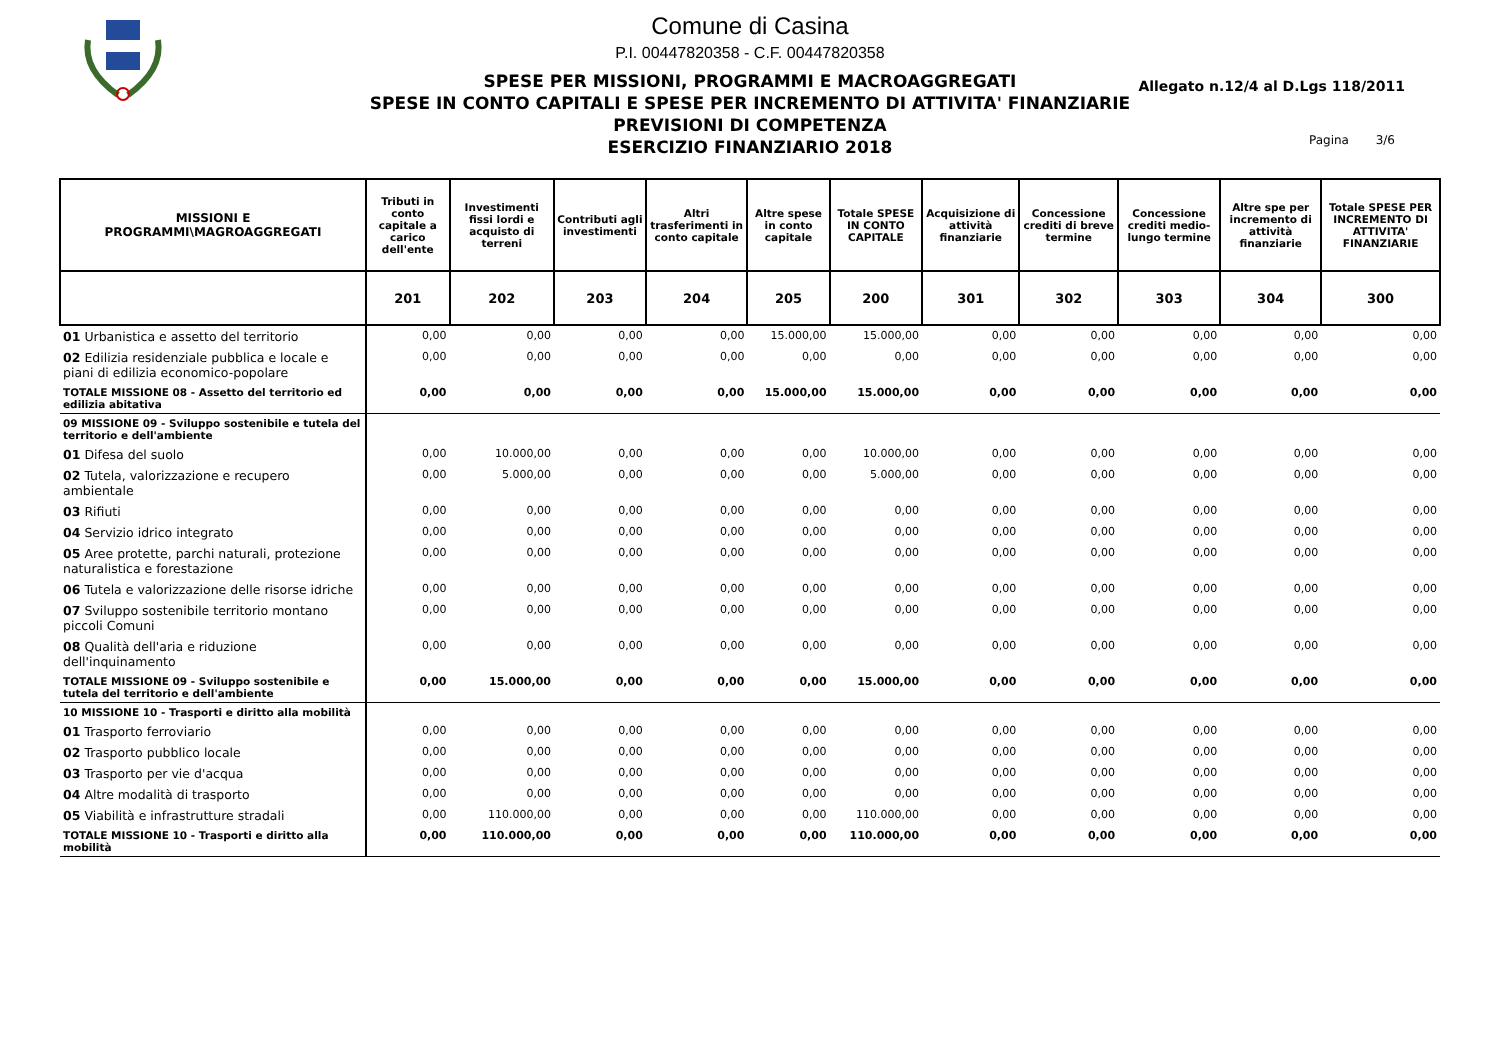Comune di Casina
P.I. 00447820358 - C.F. 00447820358
SPESE PER MISSIONI, PROGRAMMI E MACROAGGREGATI
SPESE IN CONTO CAPITALI E SPESE PER INCREMENTO DI ATTIVITA' FINANZIARIE
PREVISIONI DI COMPETENZA
ESERCIZIO FINANZIARIO 2018
Allegato n.12/4 al D.Lgs 118/2011
Pagina 3/6
| MISSIONI E PROGRAMMI\MAGROAGGREGATI | Tributi in conto capitale a carico dell'ente | Investimenti fissi lordi e acquisto di terreni | Contributi agli investimenti | Altri trasferimenti in conto capitale | Altre spese in conto capitale | Totale SPESE IN CONTO CAPITALE | Acquisizione di attività finanziarie | Concessione crediti di breve termine | Concessione crediti medio-lungo termine | Altre spe per incremento di attività finanziarie | Totale SPESE PER INCREMENTO DI ATTIVITA' FINANZIARIE |
| --- | --- | --- | --- | --- | --- | --- | --- | --- | --- | --- | --- |
| | 201 | 202 | 203 | 204 | 205 | 200 | 301 | 302 | 303 | 304 | 300 |
| 01 Urbanistica e assetto del territorio | 0,00 | 0,00 | 0,00 | 0,00 | 15.000,00 | 15.000,00 | 0,00 | 0,00 | 0,00 | 0,00 | 0,00 |
| 02 Edilizia residenziale pubblica e locale e piani di edilizia economico-popolare | 0,00 | 0,00 | 0,00 | 0,00 | 0,00 | 0,00 | 0,00 | 0,00 | 0,00 | 0,00 | 0,00 |
| TOTALE MISSIONE 08 - Assetto del territorio ed edilizia abitativa | 0,00 | 0,00 | 0,00 | 0,00 | 15.000,00 | 15.000,00 | 0,00 | 0,00 | 0,00 | 0,00 | 0,00 |
| 09 MISSIONE 09 - Sviluppo sostenibile e tutela del territorio e dell'ambiente | | | | | | | | | | | |
| 01 Difesa del suolo | 0,00 | 10.000,00 | 0,00 | 0,00 | 0,00 | 10.000,00 | 0,00 | 0,00 | 0,00 | 0,00 | 0,00 |
| 02 Tutela, valorizzazione e recupero ambientale | 0,00 | 5.000,00 | 0,00 | 0,00 | 0,00 | 5.000,00 | 0,00 | 0,00 | 0,00 | 0,00 | 0,00 |
| 03 Rifiuti | 0,00 | 0,00 | 0,00 | 0,00 | 0,00 | 0,00 | 0,00 | 0,00 | 0,00 | 0,00 | 0,00 |
| 04 Servizio idrico integrato | 0,00 | 0,00 | 0,00 | 0,00 | 0,00 | 0,00 | 0,00 | 0,00 | 0,00 | 0,00 | 0,00 |
| 05 Aree protette, parchi naturali, protezione naturalistica e forestazione | 0,00 | 0,00 | 0,00 | 0,00 | 0,00 | 0,00 | 0,00 | 0,00 | 0,00 | 0,00 | 0,00 |
| 06 Tutela e valorizzazione delle risorse idriche | 0,00 | 0,00 | 0,00 | 0,00 | 0,00 | 0,00 | 0,00 | 0,00 | 0,00 | 0,00 | 0,00 |
| 07 Sviluppo sostenibile territorio montano piccoli Comuni | 0,00 | 0,00 | 0,00 | 0,00 | 0,00 | 0,00 | 0,00 | 0,00 | 0,00 | 0,00 | 0,00 |
| 08 Qualità dell'aria e riduzione dell'inquinamento | 0,00 | 0,00 | 0,00 | 0,00 | 0,00 | 0,00 | 0,00 | 0,00 | 0,00 | 0,00 | 0,00 |
| TOTALE MISSIONE 09 - Sviluppo sostenibile e tutela del territorio e dell'ambiente | 0,00 | 15.000,00 | 0,00 | 0,00 | 0,00 | 15.000,00 | 0,00 | 0,00 | 0,00 | 0,00 | 0,00 |
| 10 MISSIONE 10 - Trasporti e diritto alla mobilità | | | | | | | | | | | |
| 01 Trasporto ferroviario | 0,00 | 0,00 | 0,00 | 0,00 | 0,00 | 0,00 | 0,00 | 0,00 | 0,00 | 0,00 | 0,00 |
| 02 Trasporto pubblico locale | 0,00 | 0,00 | 0,00 | 0,00 | 0,00 | 0,00 | 0,00 | 0,00 | 0,00 | 0,00 | 0,00 |
| 03 Trasporto per vie d'acqua | 0,00 | 0,00 | 0,00 | 0,00 | 0,00 | 0,00 | 0,00 | 0,00 | 0,00 | 0,00 | 0,00 |
| 04 Altre modalità di trasporto | 0,00 | 0,00 | 0,00 | 0,00 | 0,00 | 0,00 | 0,00 | 0,00 | 0,00 | 0,00 | 0,00 |
| 05 Viabilità e infrastrutture stradali | 0,00 | 110.000,00 | 0,00 | 0,00 | 0,00 | 110.000,00 | 0,00 | 0,00 | 0,00 | 0,00 | 0,00 |
| TOTALE MISSIONE 10 - Trasporti e diritto alla mobilità | 0,00 | 110.000,00 | 0,00 | 0,00 | 0,00 | 110.000,00 | 0,00 | 0,00 | 0,00 | 0,00 | 0,00 |